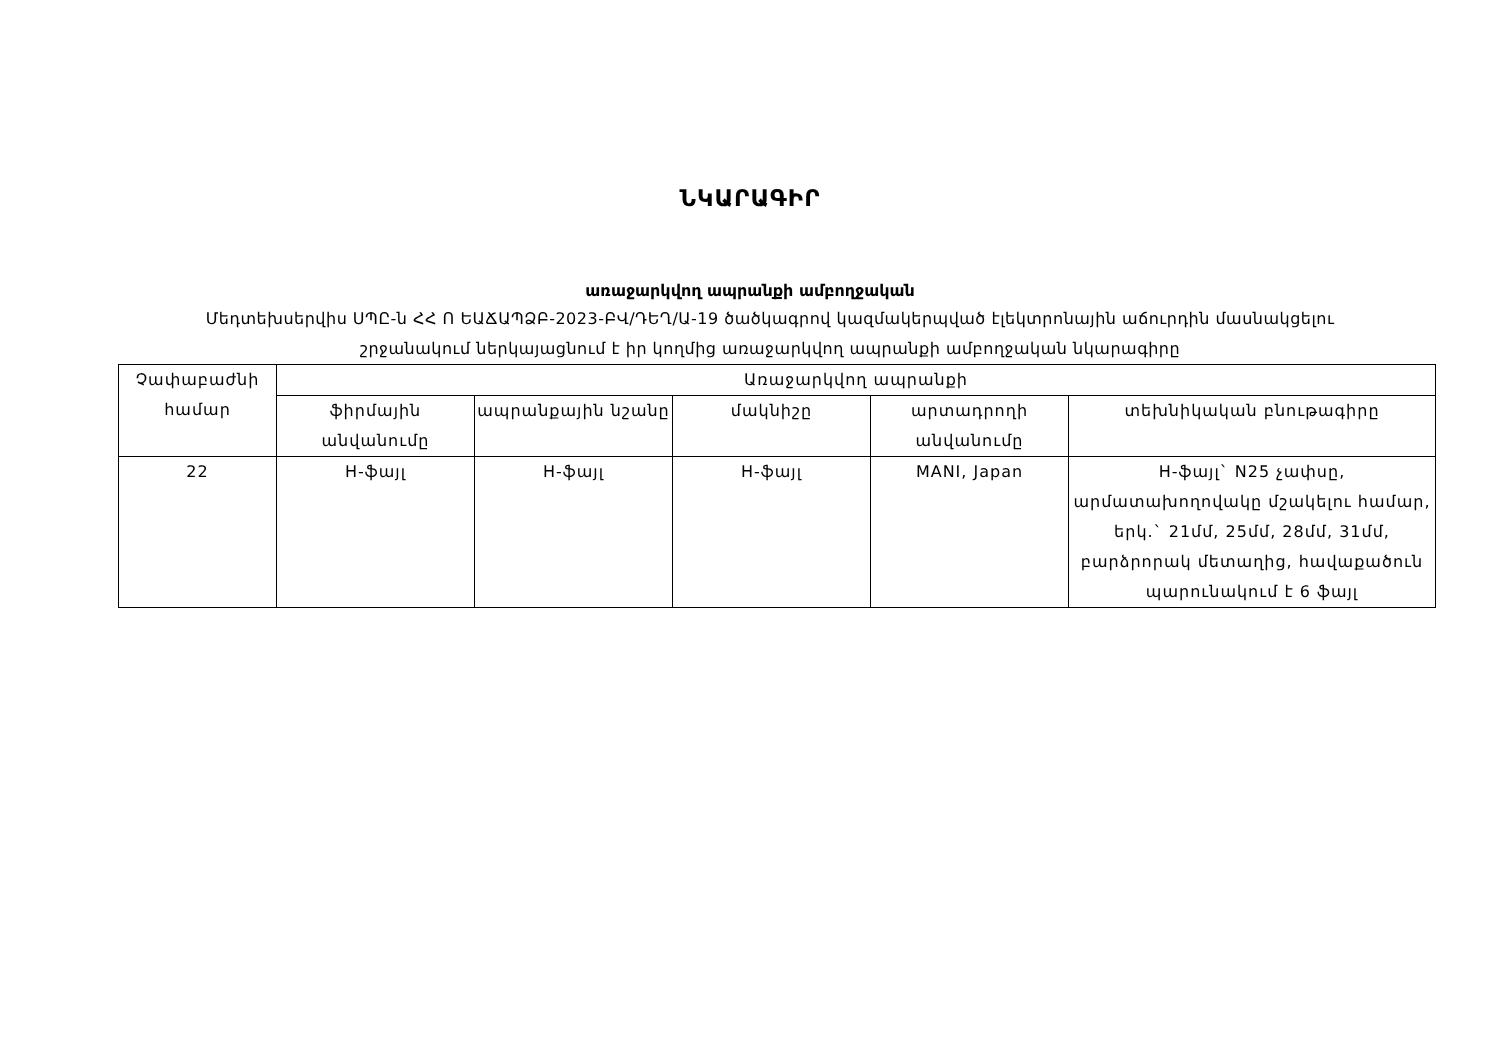ՆԿԱՐԱԳԻՐ
առաջարկվող ապրանքի ամբողջական
Մեդտեխսերվիս ՍՊԸ-ն ՀՀ Ո ԵԱՃԱՊՁԲ-2023-ԲՎ/ԴԵՂ/Ա-19 ծածկագրով կազմակերպված էլեկտրոնային աճուրդին մասնակցելու
շրջանակում ներկայացնում է իր կողմից առաջարկվող ապրանքի ամբողջական նկարագիրը
| Չափաբաժնի համար | Առաջարկվող ապրանքի | | | | |
| --- | --- | --- | --- | --- | --- |
| | ֆիրմային անվանումը | ապրանքային նշանը | մակնիշը | արտադրողի անվանումը | տեխնիկական բնութագիրը |
| 22 | H-ֆայլ | H-ֆայլ | H-ֆայլ | MANI, Japan | H-ֆայլ` N25 չափսը, արմատախողովակը մշակելու համար, երկ.` 21մմ, 25մմ, 28մմ, 31մմ, բարձրորակ մետաղից, հավաքածուն պարունակում է 6 ֆայլ |